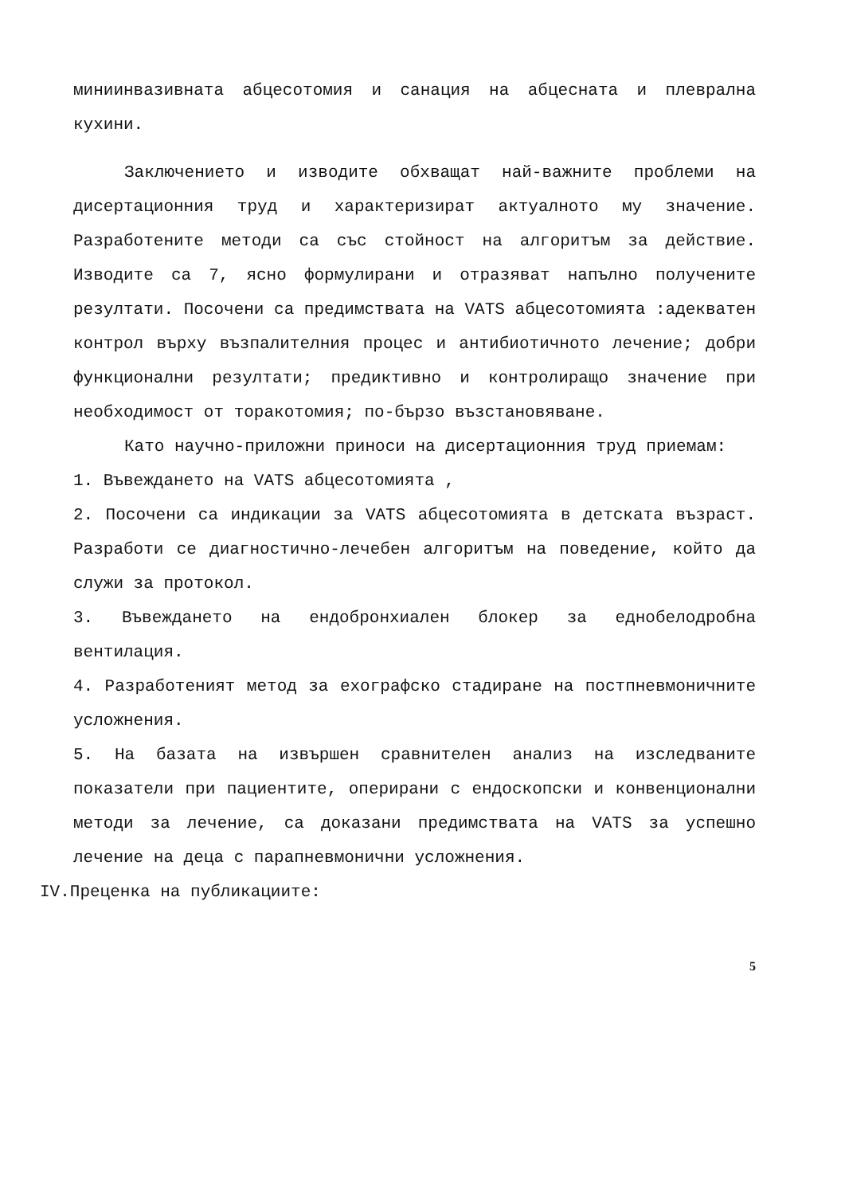миниинвазивната абцесотомия и санация на абцесната и плеврална кухини.
Заключението и изводите обхващат най-важните проблеми на дисертационния труд и характеризират актуалното му значение. Разработените методи са със стойност на алгоритъм за действие. Изводите са 7, ясно формулирани и отразяват напълно получените резултати. Посочени са предимствата на VATS абцесотомията :адекватен контрол върху възпалителния процес и антибиотичното лечение; добри функционални резултати; предиктивно и контролиращо значение при необходимост от торакотомия; по-бързо възстановяване.
Като научно-приложни приноси на дисертационния труд приемам:
1. Въвеждането на VATS абцесотомията ,
2. Посочени са индикации за VATS абцесотомията в детската възраст. Разработи се диагностично-лечебен алгоритъм на поведение, който да служи за протокол.
3. Въвеждането на ендобронхиален блокер за еднобелодробна вентилация.
4. Разработеният метод за ехографско стадиране на постпневмоничните усложнения.
5. На базата на извършен сравнителен анализ на изследваните показатели при пациентите, оперирани с ендоскопски и конвенционални методи за лечение, са доказани предимствата на VATS за успешно лечение на деца с парапневмонични усложнения.
IV.Преценка на публикациите:
5